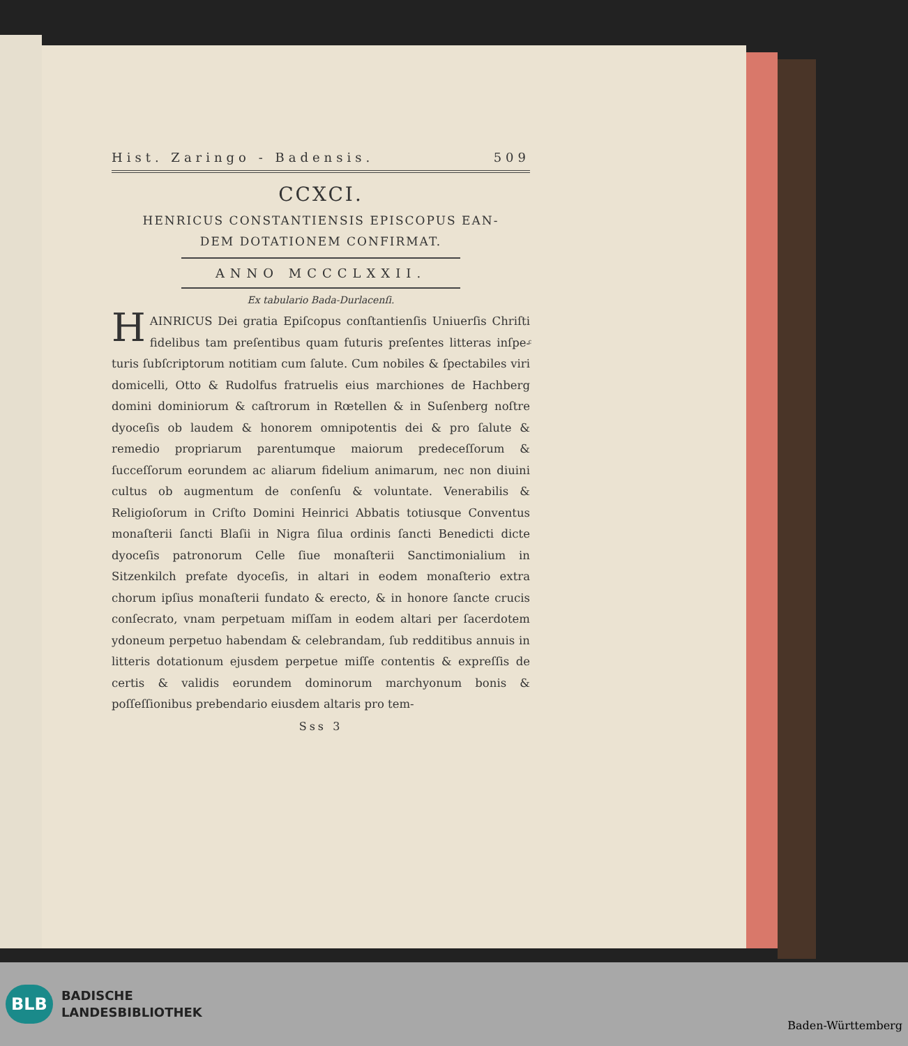Hist. Zaringo - Badensis. 509
CCXCI.
HENRICUS CONSTANTIENSIS EPISCOPUS EAN-
DEM DOTATIONEM CONFIRMAT.
ANNO MCCCLXXII.
Ex tabulario Bada-Durlacenſi.
HAINRICUS Dei gratia Epiſcopus conſtantienſis Uniuerſis Chriſti fidelibus tam preſentibus quam futuris preſentes litteras inſpe-ͨturis ſubſcriptorum notitiam cum ſalute. Cum nobiles & ſpectabiles viri domicelli, Otto & Rudolfus fratruelis eius marchiones de Hachberg domini dominiorum & caſtrorum in Rœtellen & in Suſenberg noſtre dyoceſis ob laudem & honorem omnipotentis dei & pro ſalute & remedio propriarum parentumque maiorum predeceſſorum & ſucceſſorum eorundem ac aliarum fidelium animarum, nec non diuini cultus ob augmentum de conſenſu & voluntate. Venerabilis & Religioſorum in Criſto Domini Heinrici Abbatis totiusque Conventus monaſterii ſancti Blaſii in Nigra ſilua ordinis ſancti Benedicti dicte dyoceſis patronorum Celle ſiue monaſterii Sanctimonialium in Sitzenkilch prefate dyoceſis, in altari in eodem monaſterio extra chorum ipſius monaſterii fundato & erecto, & in honore ſancte crucis conſecrato, vnam perpetuam miſſam in eodem altari per ſacerdotem ydoneum perpetuo habendam & celebrandam, ſub redditibus annuis in litteris dotationum ejusdem perpetue miſſe contentis & expreſſis de certis & validis eorundem dominorum marchyonum bonis & poſſeſſionibus prebendario eiusdem altaris pro tem-
Sss 3
BLB
BADISCHE
LANDESBIBLIOTHEK
Baden-Württemberg